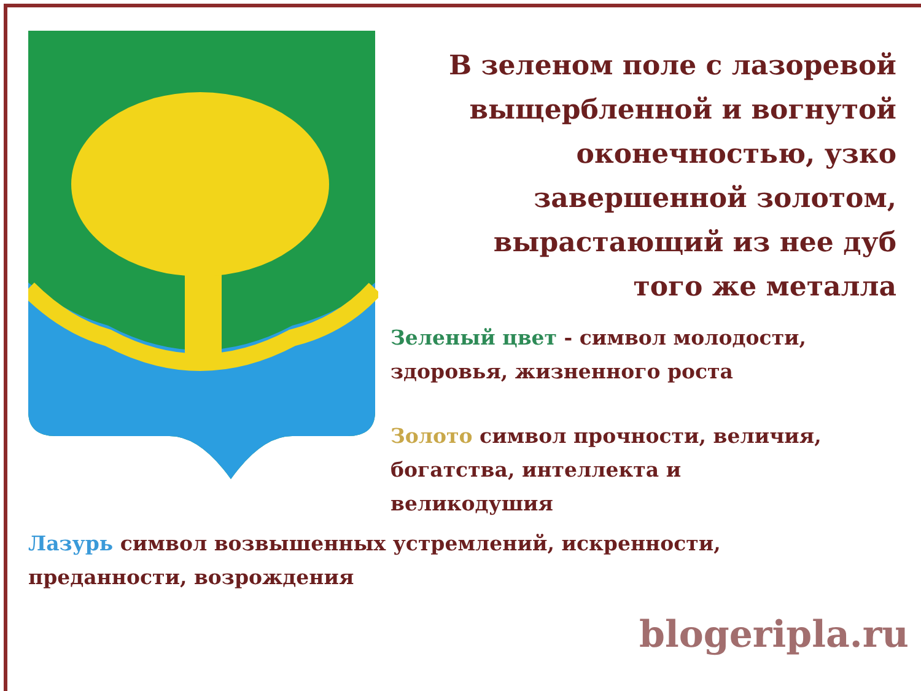В зеленом поле с лазоревой
выщербленной и вогнутой
оконечностью, узко
завершенной золотом,
вырастающий из нее дуб
того же металла
Зеленый цвет - символ молодости,
здоровья, жизненного роста
Золото символ прочности, величия,
богатства, интеллекта и
великодушия
Лазурь символ возвышенных устремлений, искренности,
преданности, возрождения
blogeripla.ru